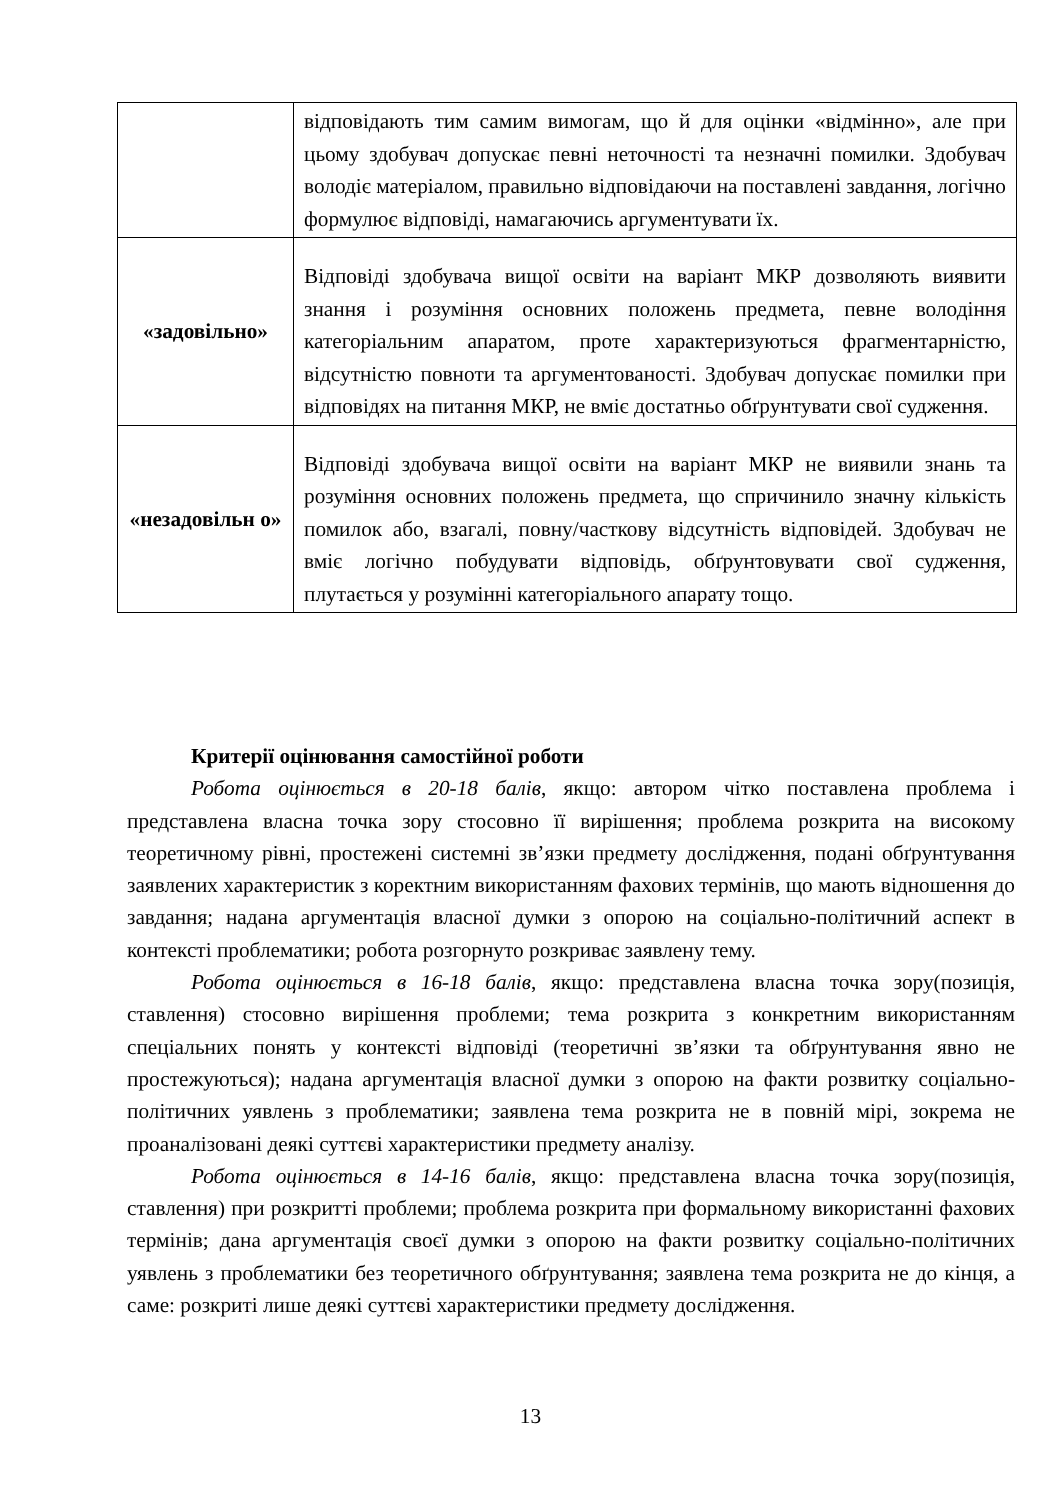| | відповідають тим самим вимогам, що й для оцінки «відмінно», але при цьому здобувач допускає певні неточності та незначні помилки. Здобувач володіє матеріалом, правильно відповідаючи на поставлені завдання, логічно формулює відповіді, намагаючись аргументувати їх. |
| «задовільно» | Відповіді здобувача вищої освіти на варіант МКР дозволяють виявити знання і розуміння основних положень предмета, певне володіння категоріальним апаратом, проте характеризуються фрагментарністю, відсутністю повноти та аргументованості. Здобувач допускає помилки при відповідях на питання МКР, не вміє достатньо обґрунтувати свої судження. |
| «незадовільн о» | Відповіді здобувача вищої освіти на варіант МКР не виявили знань та розуміння основних положень предмета, що спричинило значну кількість помилок або, взагалі, повну/часткову відсутність відповідей. Здобувач не вміє логічно побудувати відповідь, обґрунтовувати свої судження, плутається у розумінні категоріального апарату тощо. |
Критерії оцінювання самостійної роботи
Робота оцінюється в 20-18 балів, якщо: автором чітко поставлена проблема і представлена власна точка зору стосовно її вирішення; проблема розкрита на високому теоретичному рівні, простежені системні зв’язки предмету дослідження, подані обґрунтування заявлених характеристик з коректним використанням фахових термінів, що мають відношення до завдання; надана аргументація власної думки з опорою на соціально-політичний аспект в контексті проблематики; робота розгорнуто розкриває заявлену тему.
Робота оцінюється в 16-18 балів, якщо: представлена власна точка зору(позиція, ставлення) стосовно вирішення проблеми; тема розкрита з конкретним використанням спеціальних понять у контексті відповіді (теоретичні зв’язки та обґрунтування явно не простежуються); надана аргументація власної думки з опорою на факти розвитку соціально-політичних уявлень з проблематики; заявлена тема розкрита не в повній мірі, зокрема не проаналізовані деякі суттєві характеристики предмету аналізу.
Робота оцінюється в 14-16 балів, якщо: представлена власна точка зору(позиція, ставлення) при розкритті проблеми; проблема розкрита при формальному використанні фахових термінів; дана аргументація своєї думки з опорою на факти розвитку соціально-політичних уявлень з проблематики без теоретичного обґрунтування; заявлена тема розкрита не до кінця, а саме: розкриті лише деякі суттєві характеристики предмету дослідження.
13